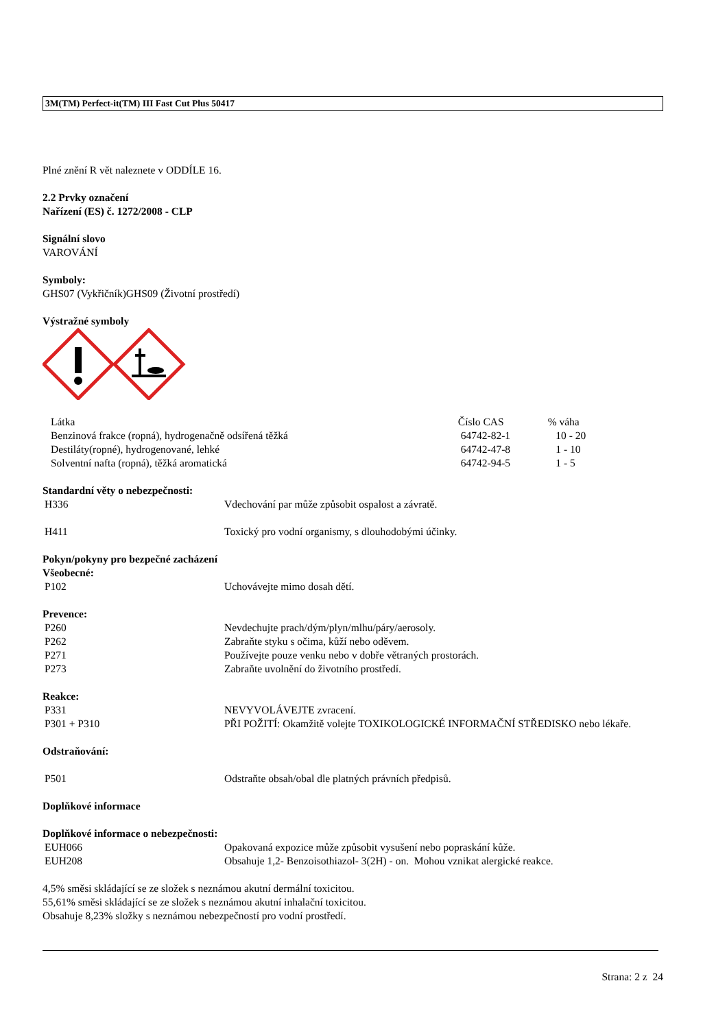3M(TM) Perfect-it(TM) III Fast Cut Plus 50417
Plné znění R vět naleznete v ODDÍLE 16.
2.2 Prvky označení
Nařízení (ES) č. 1272/2008 - CLP
Signální slovo
VAROVÁNÍ
Symboly:
GHS07 (Vykřičník)GHS09 (Životní prostředí)
Výstražné symboly
| Látka | Číslo CAS | % váha |
| --- | --- | --- |
| Benzinová frakce (ropná), hydrogenačně odsířená těžká | 64742-82-1 | 10 - 20 |
| Destiláty(ropné), hydrogenované, lehké | 64742-47-8 | 1 - 10 |
| Solventní nafta (ropná), těžká aromatická | 64742-94-5 | 1 - 5 |
Standardní věty o nebezpečnosti:
| H336 | Vdechování par může způsobit ospalost a závratě. |
| H411 | Toxický pro vodní organismy, s dlouhodobými účinky. |
Pokyn/pokyny pro bezpečné zacházení
Všeobecné:
| P102 | Uchovávejte mimo dosah dětí. |
Prevence:
| P260 | Nevdechujte prach/dým/plyn/mlhu/páry/aerosoly. |
| P262 | Zabraňte styku s očima, kůží nebo oděvem. |
| P271 | Používejte pouze venku nebo v dobře větraných prostorách. |
| P273 | Zabraňte uvolnění do životního prostředí. |
Reakce:
| P331 | NEVYVOLÁVEJTE zvracení. |
| P301 + P310 | PŘI POŽITÍ: Okamžitě volejte TOXIKOLOGICKÉ INFORMAČNÍ STŘEDISKO nebo lékaře. |
Odstraňování:
| P501 | Odstraňte obsah/obal dle platných právních předpisů. |
Doplňkové informace
Doplňkové informace o nebezpečnosti:
| EUH066 | Opakovaná expozice může způsobit vysušení nebo popraskání kůže. |
| EUH208 | Obsahuje 1,2- Benzoisothiazol- 3(2H) - on. Mohou vznikat alergické reakce. |
4,5% směsi skládající se ze složek s neznámou akutní dermální toxicitou.
55,61% směsi skládající se ze složek s neznámou akutní inhalační toxicitou.
Obsahuje 8,23% složky s neznámou nebezpečností pro vodní prostředí.
Strana: 2 z 24